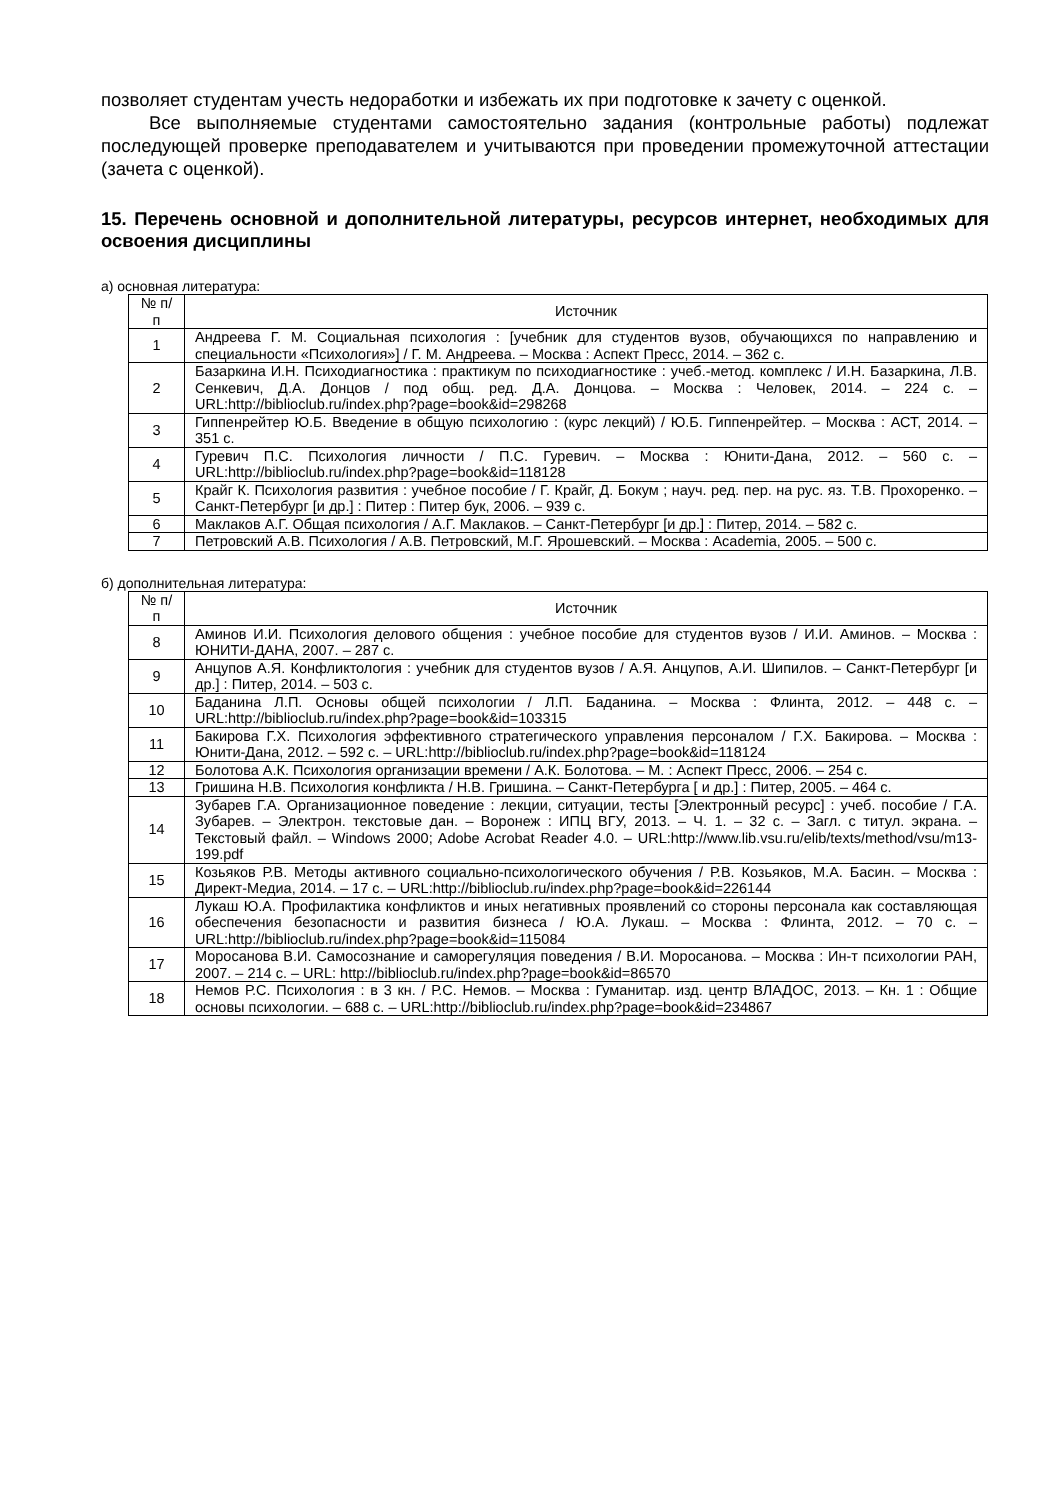позволяет студентам учесть недоработки и избежать их при подготовке к зачету с оценкой.
Все выполняемые студентами самостоятельно задания (контрольные работы) подлежат последующей проверке преподавателем и учитываются при проведении промежуточной аттестации (зачета с оценкой).
15. Перечень основной и дополнительной литературы, ресурсов интернет, необходимых для освоения дисциплины
а) основная литература:
| № п/п | Источник |
| --- | --- |
| 1 | Андреева Г. М. Социальная психология : [учебник для студентов вузов, обучающихся по направлению и специальности «Психология»] / Г. М. Андреева. – Москва : Аспект Пресс, 2014. – 362 с. |
| 2 | Базаркина И.Н. Психодиагностика : практикум по психодиагностике : учеб.-метод. комплекс / И.Н. Базаркина, Л.В. Сенкевич, Д.А. Донцов / под общ. ред. Д.А. Донцова. – Москва : Человек, 2014. – 224 с. – URL:http://biblioclub.ru/index.php?page=book&id=298268 |
| 3 | Гиппенрейтер Ю.Б. Введение в общую психологию : (курс лекций) / Ю.Б. Гиппенрейтер. – Москва : АСТ, 2014. – 351 с. |
| 4 | Гуревич П.С. Психология личности / П.С. Гуревич. – Москва : Юнити-Дана, 2012. – 560 с. – URL:http://biblioclub.ru/index.php?page=book&id=118128 |
| 5 | Крайг К. Психология развития : учебное пособие / Г. Крайг, Д. Бокум ; науч. ред. пер. на рус. яз. Т.В. Прохоренко. – Санкт-Петербург [и др.] : Питер : Питер бук, 2006. – 939 с. |
| 6 | Маклаков А.Г. Общая психология / А.Г. Маклаков. – Санкт-Петербург [и др.] : Питер, 2014. – 582 с. |
| 7 | Петровский А.В. Психология / А.В. Петровский, М.Г. Ярошевский. – Москва : Academia, 2005. – 500 с. |
б) дополнительная литература:
| № п/п | Источник |
| --- | --- |
| 8 | Аминов И.И. Психология делового общения : учебное пособие для студентов вузов / И.И. Аминов. – Москва : ЮНИТИ-ДАНА, 2007. – 287 с. |
| 9 | Анцупов А.Я. Конфликтология : учебник для студентов вузов / А.Я. Анцупов, А.И. Шипилов. – Санкт-Петербург [и др.] : Питер, 2014. – 503 с. |
| 10 | Баданина Л.П. Основы общей психологии / Л.П. Баданина. – Москва : Флинта, 2012. – 448 с. – URL:http://biblioclub.ru/index.php?page=book&id=103315 |
| 11 | Бакирова Г.Х. Психология эффективного стратегического управления персоналом / Г.Х. Бакирова. – Москва : Юнити-Дана, 2012. – 592 с. – URL:http://biblioclub.ru/index.php?page=book&id=118124 |
| 12 | Болотова А.К. Психология организации времени / А.К. Болотова. – М. : Аспект Пресс, 2006. – 254 с. |
| 13 | Гришина Н.В. Психология конфликта / Н.В. Гришина. – Санкт-Петербурга [ и др.] : Питер, 2005. – 464 с. |
| 14 | Зубарев Г.А. Организационное поведение : лекции, ситуации, тесты [Электронный ресурс] : учеб. пособие / Г.А. Зубарев. – Электрон. текстовые дан. – Воронеж : ИПЦ ВГУ, 2013. – Ч. 1. – 32 с. – Загл. с титул. экрана. – Текстовый файл. – Windows 2000; Adobe Acrobat Reader 4.0. – URL:http://www.lib.vsu.ru/elib/texts/method/vsu/m13-199.pdf |
| 15 | Козьяков Р.В. Методы активного социально-психологического обучения / Р.В. Козьяков, М.А. Басин. – Москва : Директ-Медиа, 2014. – 17 с. – URL:http://biblioclub.ru/index.php?page=book&id=226144 |
| 16 | Лукаш Ю.А. Профилактика конфликтов и иных негативных проявлений со стороны персонала как составляющая обеспечения безопасности и развития бизнеса / Ю.А. Лукаш. – Москва : Флинта, 2012. – 70 с. – URL:http://biblioclub.ru/index.php?page=book&id=115084 |
| 17 | Моросанова В.И. Самосознание и саморегуляция поведения / В.И. Моросанова. – Москва : Ин-т психологии РАН, 2007. – 214 с. – URL: http://biblioclub.ru/index.php?page=book&id=86570 |
| 18 | Немов Р.С. Психология : в 3 кн. / Р.С. Немов. – Москва : Гуманитар. изд. центр ВЛАДОС, 2013. – Кн. 1 : Общие основы психологии. – 688 с. – URL:http://biblioclub.ru/index.php?page=book&id=234867 |